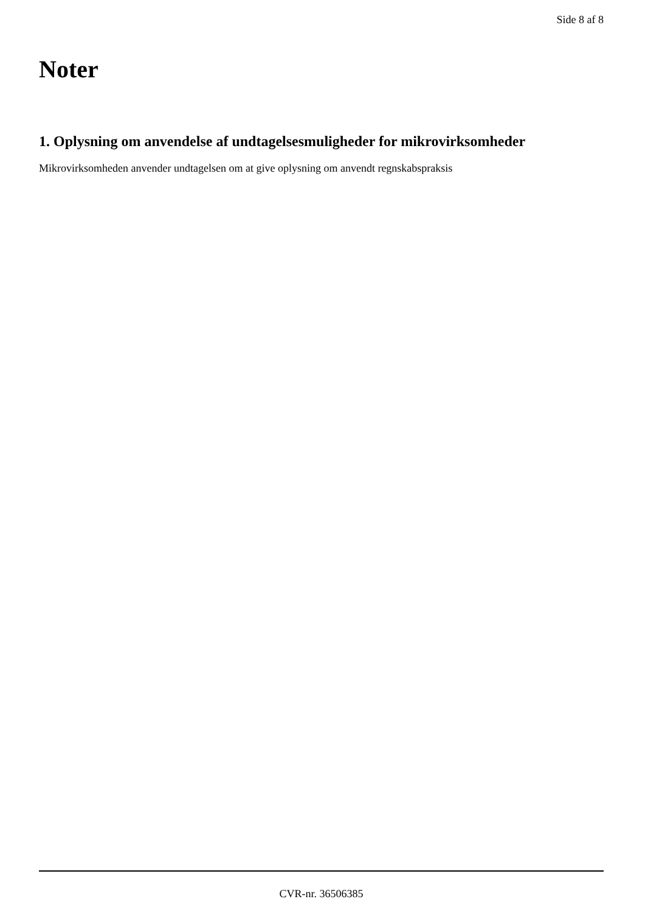Side 8 af 8
Noter
1. Oplysning om anvendelse af undtagelsesmuligheder for mikrovirksomheder
Mikrovirksomheden anvender undtagelsen om at give oplysning om anvendt regnskabspraksis
CVR-nr. 36506385